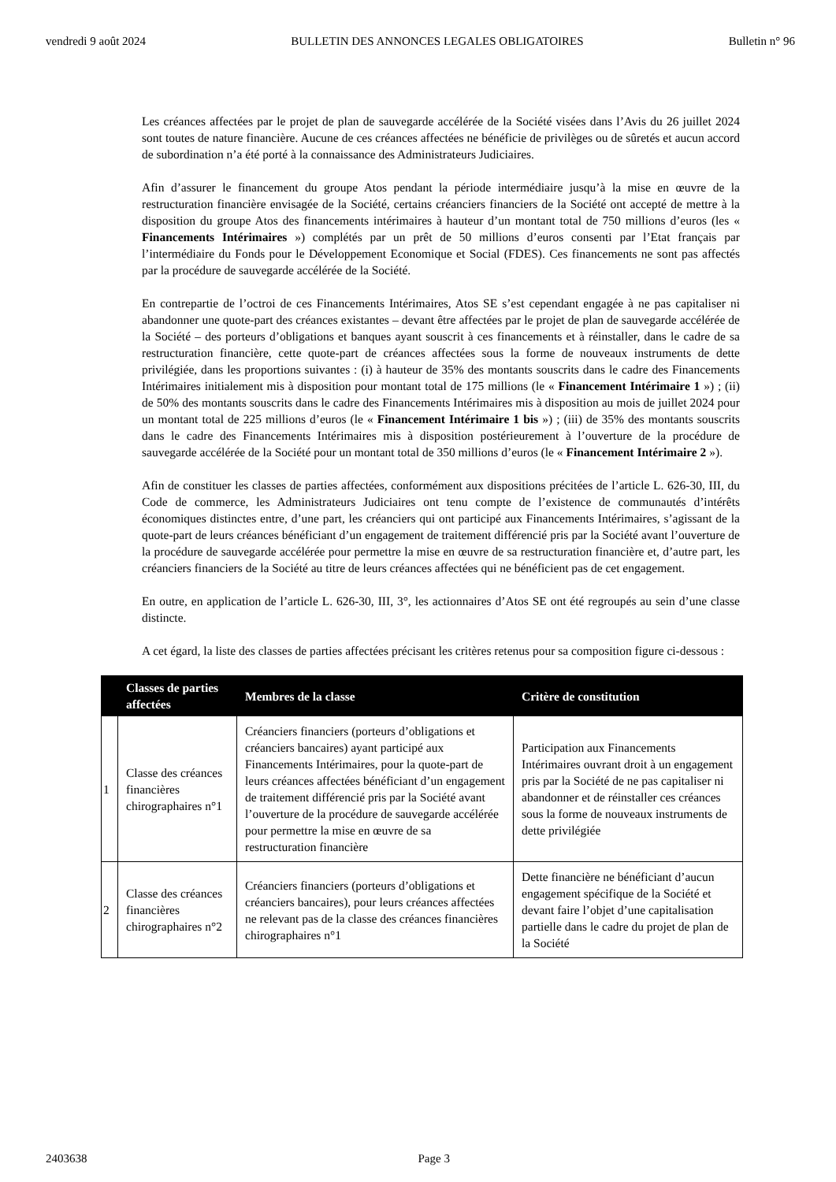vendredi 9 août 2024 BULLETIN DES ANNONCES LEGALES OBLIGATOIRES Bulletin n° 96
Les créances affectées par le projet de plan de sauvegarde accélérée de la Société visées dans l’Avis du 26 juillet 2024 sont toutes de nature financière. Aucune de ces créances affectées ne bénéficie de privilèges ou de sûretés et aucun accord de subordination n’a été porté à la connaissance des Administrateurs Judiciaires.
Afin d’assurer le financement du groupe Atos pendant la période intermédiaire jusqu’à la mise en œuvre de la restructuration financière envisagée de la Société, certains créanciers financiers de la Société ont accepté de mettre à la disposition du groupe Atos des financements intérimaires à hauteur d’un montant total de 750 millions d’euros (les « Financements Intérimaires ») complétés par un prêt de 50 millions d’euros consenti par l’Etat français par l’intermédiaire du Fonds pour le Développement Economique et Social (FDES). Ces financements ne sont pas affectés par la procédure de sauvegarde accélérée de la Société.
En contrepartie de l’octroi de ces Financements Intérimaires, Atos SE s’est cependant engagée à ne pas capitaliser ni abandonner une quote-part des créances existantes – devant être affectées par le projet de plan de sauvegarde accélérée de la Société – des porteurs d’obligations et banques ayant souscrit à ces financements et à réinstaller, dans le cadre de sa restructuration financière, cette quote-part de créances affectées sous la forme de nouveaux instruments de dette privilégiée, dans les proportions suivantes : (i) à hauteur de 35% des montants souscrits dans le cadre des Financements Intérimaires initialement mis à disposition pour montant total de 175 millions (le « Financement Intérimaire 1 ») ; (ii) de 50% des montants souscrits dans le cadre des Financements Intérimaires mis à disposition au mois de juillet 2024 pour un montant total de 225 millions d’euros (le « Financement Intérimaire 1 bis ») ; (iii) de 35% des montants souscrits dans le cadre des Financements Intérimaires mis à disposition postérieurement à l’ouverture de la procédure de sauvegarde accélérée de la Société pour un montant total de 350 millions d’euros (le « Financement Intérimaire 2 »).
Afin de constituer les classes de parties affectées, conformément aux dispositions précitées de l’article L. 626-30, III, du Code de commerce, les Administrateurs Judiciaires ont tenu compte de l’existence de communautés d’intérêts économiques distinctes entre, d’une part, les créanciers qui ont participé aux Financements Intérimaires, s’agissant de la quote-part de leurs créances bénéficiant d’un engagement de traitement différencié pris par la Société avant l’ouverture de la procédure de sauvegarde accélérée pour permettre la mise en œuvre de sa restructuration financière et, d’autre part, les créanciers financiers de la Société au titre de leurs créances affectées qui ne bénéficient pas de cet engagement.
En outre, en application de l’article L. 626-30, III, 3°, les actionnaires d’Atos SE ont été regroupés au sein d’une classe distincte.
A cet égard, la liste des classes de parties affectées précisant les critères retenus pour sa composition figure ci-dessous :
| | Classes de parties affectées | Membres de la classe | Critère de constitution |
| --- | --- | --- | --- |
| 1 | Classe des créances financières chirographaires n°1 | Créanciers financiers (porteurs d’obligations et créanciers bancaires) ayant participé aux Financements Intérimaires, pour la quote-part de leurs créances affectées bénéficiant d’un engagement de traitement différencié pris par la Société avant l’ouverture de la procédure de sauvegarde accélérée pour permettre la mise en œuvre de sa restructuration financière | Participation aux Financements Intérimaires ouvrant droit à un engagement pris par la Société de ne pas capitaliser ni abandonner et de réinstaller ces créances sous la forme de nouveaux instruments de dette privilégiée |
| 2 | Classe des créances financières chirographaires n°2 | Créanciers financiers (porteurs d’obligations et créanciers bancaires), pour leurs créances affectées ne relevant pas de la classe des créances financières chirographaires n°1 | Dette financière ne bénéficiant d’aucun engagement spécifique de la Société et devant faire l’objet d’une capitalisation partielle dans le cadre du projet de plan de la Société |
2403638 Page 3